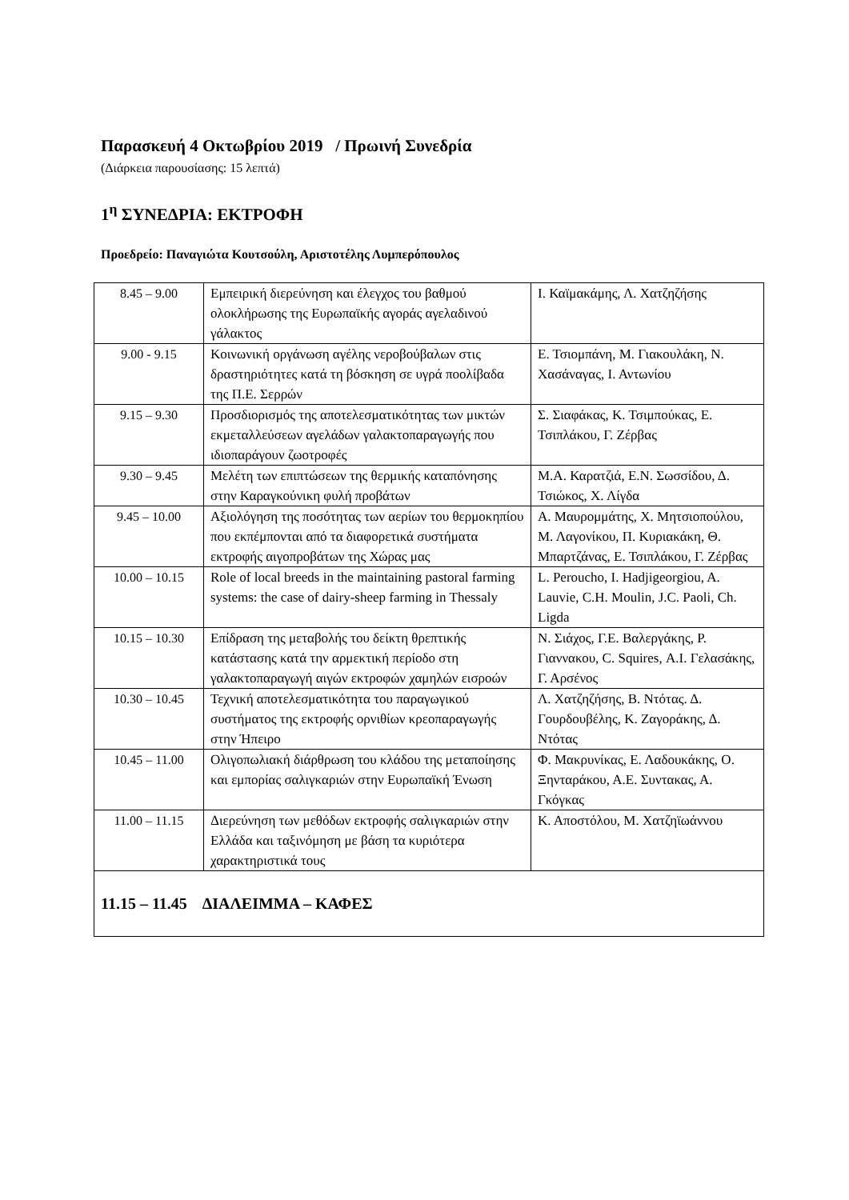Παρασκευή 4 Οκτωβρίου 2019 / Πρωινή Συνεδρία
(Διάρκεια παρουσίασης: 15 λεπτά)
1<sup>η</sup> ΣΥΝΕΔΡΙΑ: ΕΚΤΡΟΦΗ
Προεδρείο: Παναγιώτα Κουτσούλη, Αριστοτέλης Λυμπερόπουλος
| 8.45 – 9.00 | Εμπειρική διερεύνηση και έλεγχος του βαθμού ολοκλήρωσης της Ευρωπαϊκής αγοράς αγελαδινού γάλακτος | Ι. Καϊμακάμης, Λ. Χατζηζήσης |
| 9.00 - 9.15 | Κοινωνική οργάνωση αγέλης νεροβούβαλων στις δραστηριότητες κατά τη βόσκηση σε υγρά ποολίβαδα της Π.Ε. Σερρών | Ε. Τσιομπάνη, Μ. Γιακουλάκη, Ν. Χασάναγας, Ι. Αντωνίου |
| 9.15 – 9.30 | Προσδιορισμός της αποτελεσματικότητας των μικτών εκμεταλλεύσεων αγελάδων γαλακτοπαραγωγής που ιδιοπαράγουν ζωοτροφές | Σ. Σιαφάκας, Κ. Τσιμπούκας, Ε. Τσιπλάκου, Γ. Ζέρβας |
| 9.30 – 9.45 | Μελέτη των επιπτώσεων της θερμικής καταπόνησης στην Καραγκούνικη φυλή προβάτων | Μ.Α. Καρατζιά, Ε.Ν. Σωσσίδου, Δ. Τσιώκος, Χ. Λίγδα |
| 9.45 – 10.00 | Αξιολόγηση της ποσότητας των αερίων του θερμοκηπίου που εκπέμπονται από τα διαφορετικά συστήματα εκτροφής αιγοπροβάτων της Χώρας μας | Α. Μαυρομμάτης, Χ. Μητσιοπούλου, Μ. Λαγονίκου, Π. Κυριακάκη, Θ. Μπαρτζάνας, Ε. Τσιπλάκου, Γ. Ζέρβας |
| 10.00 – 10.15 | Role of local breeds in the maintaining pastoral farming systems: the case of dairy-sheep farming in Thessaly | L. Peroucho, I. Hadjigeorgiou, A. Lauvie, C.H. Moulin, J.C. Paoli, Ch. Ligda |
| 10.15 – 10.30 | Επίδραση της μεταβολής του δείκτη θρεπτικής κατάστασης κατά την αρμεκτική περίοδο στη γαλακτοπαραγωγή αιγών εκτροφών χαμηλών εισροών | Ν. Σιάχος, Γ.Ε. Βαλεργάκης, Ρ. Γιαννακου, C. Squires, Α.Ι. Γελασάκης, Γ. Αρσένος |
| 10.30 – 10.45 | Τεχνική αποτελεσματικότητα του παραγωγικού συστήματος της εκτροφής ορνιθίων κρεοπαραγωγής στην Ήπειρο | Λ. Χατζηζήσης, Β. Ντότας. Δ. Γουρδουβέλης, Κ. Ζαγοράκης, Δ. Ντότας |
| 10.45 – 11.00 | Ολιγοπωλιακή διάρθρωση του κλάδου της μεταποίησης και εμπορίας σαλιγκαριών στην Ευρωπαϊκή Ένωση | Φ. Μακρυνίκας, Ε. Λαδουκάκης, Ο. Ξηνταράκου, Α.Ε. Συντακας, Α. Γκόγκας |
| 11.00 – 11.15 | Διερεύνηση των μεθόδων εκτροφής σαλιγκαριών στην Ελλάδα και ταξινόμηση με βάση τα κυριότερα χαρακτηριστικά τους | Κ. Αποστόλου, Μ. Χατζηϊωάννου |
| 11.15 – 11.45 ΔΙΑΛΕΙΜΜΑ – ΚΑΦΕΣ | | |